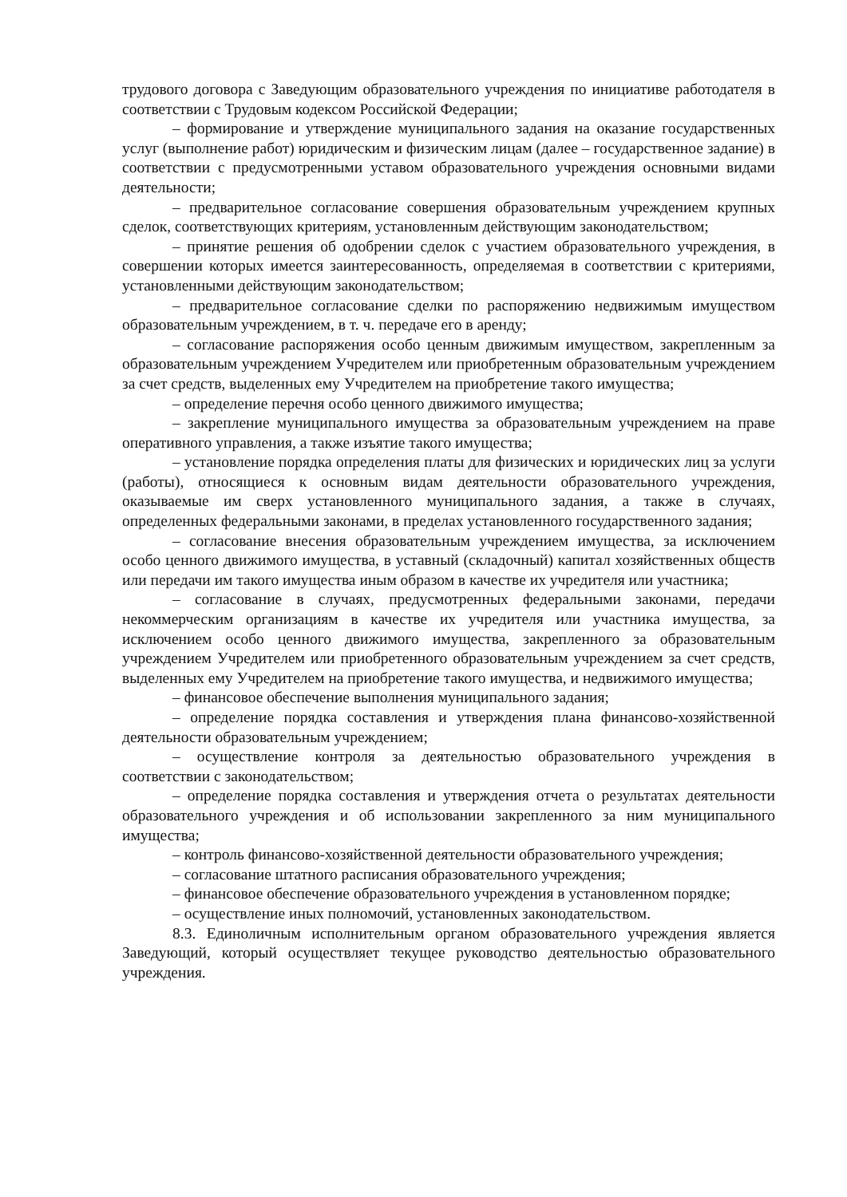трудового договора с Заведующим образовательного учреждения по инициативе работодателя в соответствии с Трудовым кодексом Российской Федерации;
– формирование и утверждение муниципального задания на оказание государственных услуг (выполнение работ) юридическим и физическим лицам (далее – государственное задание) в соответствии с предусмотренными уставом образовательного учреждения основными видами деятельности;
– предварительное согласование совершения образовательным учреждением крупных сделок, соответствующих критериям, установленным действующим законодательством;
– принятие решения об одобрении сделок с участием образовательного учреждения, в совершении которых имеется заинтересованность, определяемая в соответствии с критериями, установленными действующим законодательством;
– предварительное согласование сделки по распоряжению недвижимым имуществом образовательным учреждением, в т. ч. передаче его в аренду;
– согласование распоряжения особо ценным движимым имуществом, закрепленным за образовательным учреждением Учредителем или приобретенным образовательным учреждением за счет средств, выделенных ему Учредителем на приобретение такого имущества;
– определение перечня особо ценного движимого имущества;
– закрепление муниципального имущества за образовательным учреждением на праве оперативного управления, а также изъятие такого имущества;
– установление порядка определения платы для физических и юридических лиц за услуги (работы), относящиеся к основным видам деятельности образовательного учреждения, оказываемые им сверх установленного муниципального задания, а также в случаях, определенных федеральными законами, в пределах установленного государственного задания;
– согласование внесения образовательным учреждением имущества, за исключением особо ценного движимого имущества, в уставный (складочный) капитал хозяйственных обществ или передачи им такого имущества иным образом в качестве их учредителя или участника;
– согласование в случаях, предусмотренных федеральными законами, передачи некоммерческим организациям в качестве их учредителя или участника имущества, за исключением особо ценного движимого имущества, закрепленного за образовательным учреждением Учредителем или приобретенного образовательным учреждением за счет средств, выделенных ему Учредителем на приобретение такого имущества, и недвижимого имущества;
– финансовое обеспечение выполнения муниципального задания;
– определение порядка составления и утверждения плана финансово-хозяйственной деятельности образовательным учреждением;
– осуществление контроля за деятельностью образовательного учреждения в соответствии с законодательством;
– определение порядка составления и утверждения отчета о результатах деятельности образовательного учреждения и об использовании закрепленного за ним муниципального имущества;
– контроль финансово-хозяйственной деятельности образовательного учреждения;
– согласование штатного расписания образовательного учреждения;
– финансовое обеспечение образовательного учреждения в установленном порядке;
– осуществление иных полномочий, установленных законодательством.
8.3. Единоличным исполнительным органом образовательного учреждения является Заведующий, который осуществляет текущее руководство деятельностью образовательного учреждения.